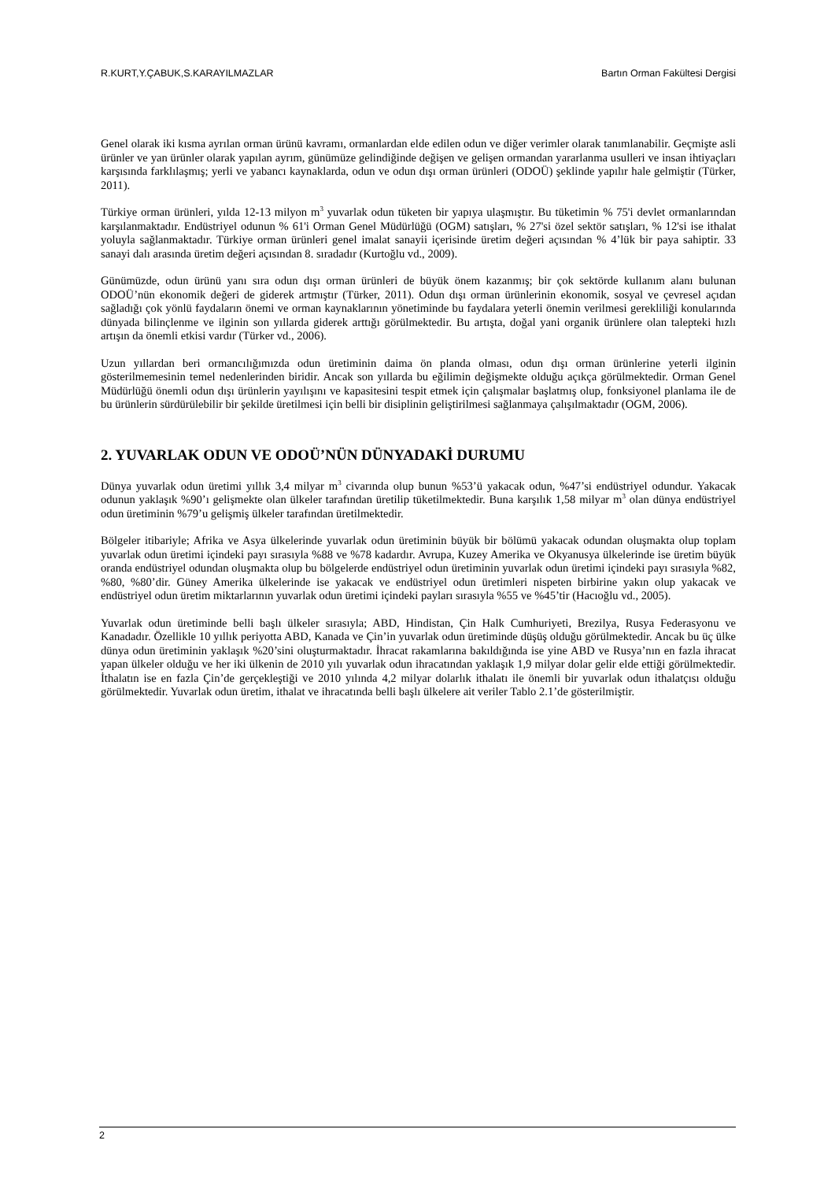R.KURT,Y.ÇABUK,S.KARAYILMAZLAR Bartın Orman Fakültesi Dergisi
Genel olarak iki kısma ayrılan orman ürünü kavramı, ormanlardan elde edilen odun ve diğer verimler olarak tanımlanabilir. Geçmişte asli ürünler ve yan ürünler olarak yapılan ayrım, günümüze gelindiğinde değişen ve gelişen ormandan yararlanma usulleri ve insan ihtiyaçları karşısında farklılaşmış; yerli ve yabancı kaynaklarda, odun ve odun dışı orman ürünleri (ODOÜ) şeklinde yapılır hale gelmiştir (Türker, 2011).
Türkiye orman ürünleri, yılda 12-13 milyon m<sup>3</sup> yuvarlak odun tüketen bir yapıya ulaşmıştır. Bu tüketimin % 75'i devlet ormanlarından karşılanmaktadır. Endüstriyel odunun % 61'i Orman Genel Müdürlüğü (OGM) satışları, % 27'si özel sektör satışları, % 12'si ise ithalat yoluyla sağlanmaktadır. Türkiye orman ürünleri genel imalat sanayii içerisinde üretim değeri açısından % 4’lük bir paya sahiptir. 33 sanayi dalı arasında üretim değeri açısından 8. sıradadır (Kurtoğlu vd., 2009).
Günümüzde, odun ürünü yanı sıra odun dışı orman ürünleri de büyük önem kazanmış; bir çok sektörde kullanım alanı bulunan ODOÜ’nün ekonomik değeri de giderek artmıştır (Türker, 2011). Odun dışı orman ürünlerinin ekonomik, sosyal ve çevresel açıdan sağladığı çok yönlü faydaların önemi ve orman kaynaklarının yönetiminde bu faydalara yeterli önemin verilmesi gerekliliği konularında dünyada bilinçlenme ve ilginin son yıllarda giderek arttığı görülmektedir. Bu artışta, doğal yani organik ürünlere olan talepteki hızlı artışın da önemli etkisi vardır (Türker vd., 2006).
Uzun yıllardan beri ormancılığımızda odun üretiminin daima ön planda olması, odun dışı orman ürünlerine yeterli ilginin gösterilmemesinin temel nedenlerinden biridir. Ancak son yıllarda bu eğilimin değişmekte olduğu açıkça görülmektedir. Orman Genel Müdürlüğü önemli odun dışı ürünlerin yayılışını ve kapasitesini tespit etmek için çalışmalar başlatmış olup, fonksiyonel planlama ile de bu ürünlerin sürdürülebilir bir şekilde üretilmesi için belli bir disiplinin geliştirilmesi sağlanmaya çalışılmaktadır (OGM, 2006).
2. YUVARLAK ODUN VE ODOÜ’NÜN DÜNYADAKİ DURUMU
Dünya yuvarlak odun üretimi yıllık 3,4 milyar m<sup>3</sup> civarında olup bunun %53’ü yakacak odun, %47’si endüstriyel odundur. Yakacak odunun yaklaşık %90’ı gelişmekte olan ülkeler tarafından üretilip tüketilmektedir. Buna karşılık 1,58 milyar m<sup>3</sup> olan dünya endüstriyel odun üretiminin %79’u gelişmiş ülkeler tarafından üretilmektedir.
Bölgeler itibariyle; Afrika ve Asya ülkelerinde yuvarlak odun üretiminin büyük bir bölümü yakacak odundan oluşmakta olup toplam yuvarlak odun üretimi içindeki payı sırasıyla %88 ve %78 kadardır. Avrupa, Kuzey Amerika ve Okyanusya ülkelerinde ise üretim büyük oranda endüstriyel odundan oluşmakta olup bu bölgelerde endüstriyel odun üretiminin yuvarlak odun üretimi içindeki payı sırasıyla %82, %80, %80’dir. Güney Amerika ülkelerinde ise yakacak ve endüstriyel odun üretimleri nispeten birbirine yakın olup yakacak ve endüstriyel odun üretim miktarlarının yuvarlak odun üretimi içindeki payları sırasıyla %55 ve %45’tir (Hacıoğlu vd., 2005).
Yuvarlak odun üretiminde belli başlı ülkeler sırasıyla; ABD, Hindistan, Çin Halk Cumhuriyeti, Brezilya, Rusya Federasyonu ve Kanadadır. Özellikle 10 yıllık periyotta ABD, Kanada ve Çin’in yuvarlak odun üretiminde düşüş olduğu görülmektedir. Ancak bu üç ülke dünya odun üretiminin yaklaşık %20’sini oluşturmaktadır. İhracat rakamlarına bakıldığında ise yine ABD ve Rusya’nın en fazla ihracat yapan ülkeler olduğu ve her iki ülkenin de 2010 yılı yuvarlak odun ihracatından yaklaşık 1,9 milyar dolar gelir elde ettiği görülmektedir. İthalatın ise en fazla Çin’de gerçekleştiği ve 2010 yılında 4,2 milyar dolarlık ithalatı ile önemli bir yuvarlak odun ithalatçısı olduğu görülmektedir. Yuvarlak odun üretim, ithalat ve ihracatında belli başlı ülkelere ait veriler Tablo 2.1’de gösterilmiştir.
2